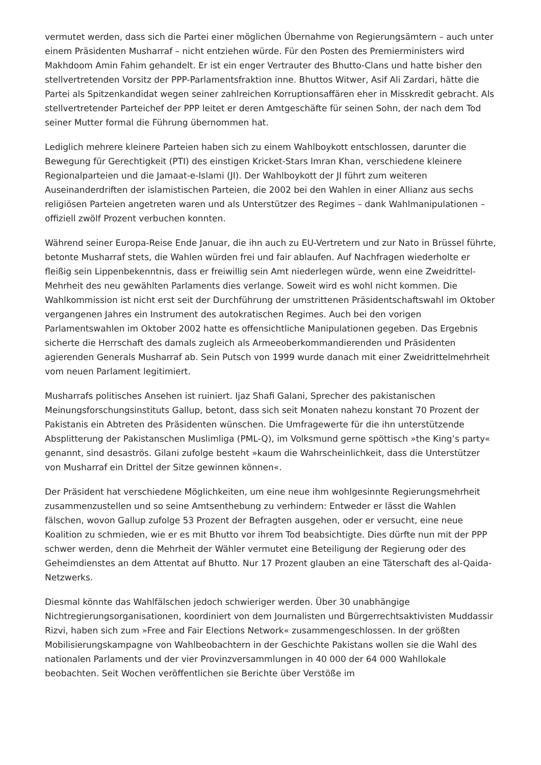vermutet werden, dass sich die Partei einer möglichen Übernahme von Regierungsämtern – auch unter einem Präsidenten Musharraf – nicht entziehen würde. Für den Posten des Premierministers wird Makhdoom Amin Fahim gehandelt. Er ist ein enger Vertrauter des Bhutto-Clans und hatte bisher den stellvertretenden Vorsitz der PPP-Parlamentsfraktion inne. Bhuttos Witwer, Asif Ali Zardari, hätte die Partei als Spitzenkandidat wegen seiner zahlreichen Korruptionsaffären eher in Misskredit gebracht. Als stellvertretender Parteichef der PPP leitet er deren Amtgeschäfte für seinen Sohn, der nach dem Tod seiner Mutter formal die Führung übernommen hat.
Lediglich mehrere kleinere Parteien haben sich zu einem Wahlboykott entschlossen, darunter die Bewegung für Gerechtigkeit (PTI) des einstigen Kricket-Stars Imran Khan, verschiedene kleinere Regionalparteien und die Jamaat-e-Islami (JI). Der Wahlboykott der JI führt zum weiteren Auseinanderdriften der islamistischen Parteien, die 2002 bei den Wahlen in einer Allianz aus sechs religiösen Parteien angetreten waren und als Unterstützer des Regimes – dank Wahlmanipulationen – offiziell zwölf Prozent verbuchen konnten.
Während seiner Europa-Reise Ende Januar, die ihn auch zu EU-Vertretern und zur Nato in Brüssel führte, betonte Musharraf stets, die Wahlen würden frei und fair ablaufen. Auf Nachfragen wiederholte er fleißig sein Lippenbekenntnis, dass er freiwillig sein Amt niederlegen würde, wenn eine Zweidrittel-Mehrheit des neu gewählten Parlaments dies verlange. Soweit wird es wohl nicht kommen. Die Wahlkommission ist nicht erst seit der Durchführung der umstrittenen Präsidentschaftswahl im Oktober vergangenen Jahres ein Instrument des autokratischen Regimes. Auch bei den vorigen Parlamentswahlen im Oktober 2002 hatte es offensichtliche Manipulationen gegeben. Das Ergebnis sicherte die Herrschaft des damals zugleich als Armeeoberkommandierenden und Präsidenten agierenden Generals Musharraf ab. Sein Putsch von 1999 wurde danach mit einer Zweidrittelmehrheit vom neuen Parlament legitimiert.
Musharrafs politisches Ansehen ist ruiniert. Ijaz Shafi Galani, Sprecher des pakistanischen Meinungsforschungsinstituts Gallup, betont, dass sich seit Monaten nahezu konstant 70 Prozent der Pakistanis ein Abtreten des Präsidenten wünschen. Die Umfragewerte für die ihn unterstützende Absplitterung der Pakistanschen Muslimliga (PML-Q), im Volksmund gerne spöttisch »the King’s party« genannt, sind desaströs. Gilani zufolge besteht »kaum die Wahrscheinlichkeit, dass die Unterstützer von Musharraf ein Drittel der Sitze gewinnen können«.
Der Präsident hat verschiedene Möglichkeiten, um eine neue ihm wohlgesinnte Regierungsmehrheit zusammenzustellen und so seine Amtsenthebung zu verhindern: Entweder er lässt die Wahlen fälschen, wovon Gallup zufolge 53 Prozent der Befragten ausgehen, oder er versucht, eine neue Koalition zu schmieden, wie er es mit Bhutto vor ihrem Tod beabsichtigte. Dies dürfte nun mit der PPP schwer werden, denn die Mehrheit der Wähler vermutet eine Beteiligung der Regierung oder des Geheimdienstes an dem Attentat auf Bhutto. Nur 17 Prozent glauben an eine Täterschaft des al-Qaida-Netzwerks.
Diesmal könnte das Wahlfälschen jedoch schwieriger werden. Über 30 unabhängige Nichtregierungsorganisationen, koordiniert von dem Journalisten und Bürgerrechtsaktivisten Muddassir Rizvi, haben sich zum »Free and Fair Elections Network« zusammengeschlossen. In der größten Mobilisierungskampagne von Wahlbeobachtern in der Geschichte Pakistans wollen sie die Wahl des nationalen Parlaments und der vier Provinzversammlungen in 40 000 der 64 000 Wahllokale beobachten. Seit Wochen veröffentlichen sie Berichte über Verstöße im